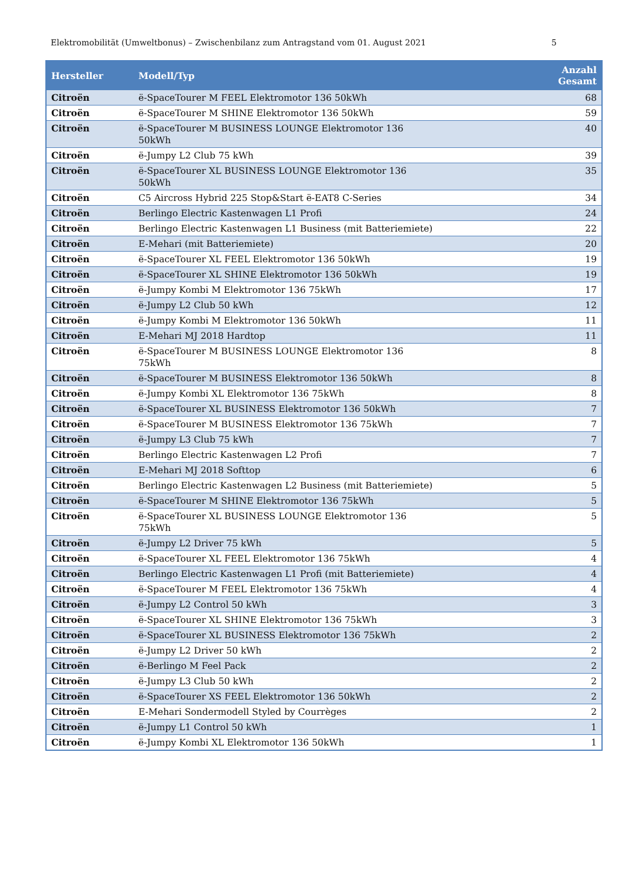Elektromobilität (Umweltbonus) – Zwischenbilanz zum Antragstand vom 01. August 2021 5
| Hersteller | Modell/Typ | Anzahl Gesamt |
| --- | --- | --- |
| Citroën | ë-SpaceTourer M FEEL Elektromotor 136 50kWh | 68 |
| Citroën | ë-SpaceTourer M SHINE Elektromotor 136 50kWh | 59 |
| Citroën | ë-SpaceTourer M BUSINESS LOUNGE Elektromotor 136 50kWh | 40 |
| Citroën | ë-Jumpy L2 Club 75 kWh | 39 |
| Citroën | ë-SpaceTourer XL BUSINESS LOUNGE Elektromotor 136 50kWh | 35 |
| Citroën | C5 Aircross Hybrid 225 Stop&Start ë-EAT8 C-Series | 34 |
| Citroën | Berlingo Electric Kastenwagen L1 Profi | 24 |
| Citroën | Berlingo Electric Kastenwagen L1 Business (mit Batteriemiete) | 22 |
| Citroën | E-Mehari (mit Batteriemiete) | 20 |
| Citroën | ë-SpaceTourer XL FEEL Elektromotor 136 50kWh | 19 |
| Citroën | ë-SpaceTourer XL SHINE Elektromotor 136 50kWh | 19 |
| Citroën | ë-Jumpy Kombi M Elektromotor 136 75kWh | 17 |
| Citroën | ë-Jumpy L2 Club 50 kWh | 12 |
| Citroën | ë-Jumpy Kombi M Elektromotor 136 50kWh | 11 |
| Citroën | E-Mehari MJ 2018 Hardtop | 11 |
| Citroën | ë-SpaceTourer M BUSINESS LOUNGE Elektromotor 136 75kWh | 8 |
| Citroën | ë-SpaceTourer M BUSINESS Elektromotor 136 50kWh | 8 |
| Citroën | ë-Jumpy Kombi XL Elektromotor 136 75kWh | 8 |
| Citroën | ë-SpaceTourer XL BUSINESS Elektromotor 136 50kWh | 7 |
| Citroën | ë-SpaceTourer M BUSINESS Elektromotor 136 75kWh | 7 |
| Citroën | ë-Jumpy L3 Club 75 kWh | 7 |
| Citroën | Berlingo Electric Kastenwagen L2 Profi | 7 |
| Citroën | E-Mehari MJ 2018 Softtop | 6 |
| Citroën | Berlingo Electric Kastenwagen L2 Business (mit Batteriemiete) | 5 |
| Citroën | ë-SpaceTourer M SHINE Elektromotor 136 75kWh | 5 |
| Citroën | ë-SpaceTourer XL BUSINESS LOUNGE Elektromotor 136 75kWh | 5 |
| Citroën | ë-Jumpy L2 Driver 75 kWh | 5 |
| Citroën | ë-SpaceTourer XL FEEL Elektromotor 136 75kWh | 4 |
| Citroën | Berlingo Electric Kastenwagen L1 Profi (mit Batteriemiete) | 4 |
| Citroën | ë-SpaceTourer M FEEL Elektromotor 136 75kWh | 4 |
| Citroën | ë-Jumpy L2 Control 50 kWh | 3 |
| Citroën | ë-SpaceTourer XL SHINE Elektromotor 136 75kWh | 3 |
| Citroën | ë-SpaceTourer XL BUSINESS Elektromotor 136 75kWh | 2 |
| Citroën | ë-Jumpy L2 Driver 50 kWh | 2 |
| Citroën | ë-Berlingo M Feel Pack | 2 |
| Citroën | ë-Jumpy L3 Club 50 kWh | 2 |
| Citroën | ë-SpaceTourer XS FEEL Elektromotor 136 50kWh | 2 |
| Citroën | E-Mehari Sondermodell Styled by Courrèges | 2 |
| Citroën | ë-Jumpy L1 Control 50 kWh | 1 |
| Citroën | ë-Jumpy Kombi XL Elektromotor 136 50kWh | 1 |